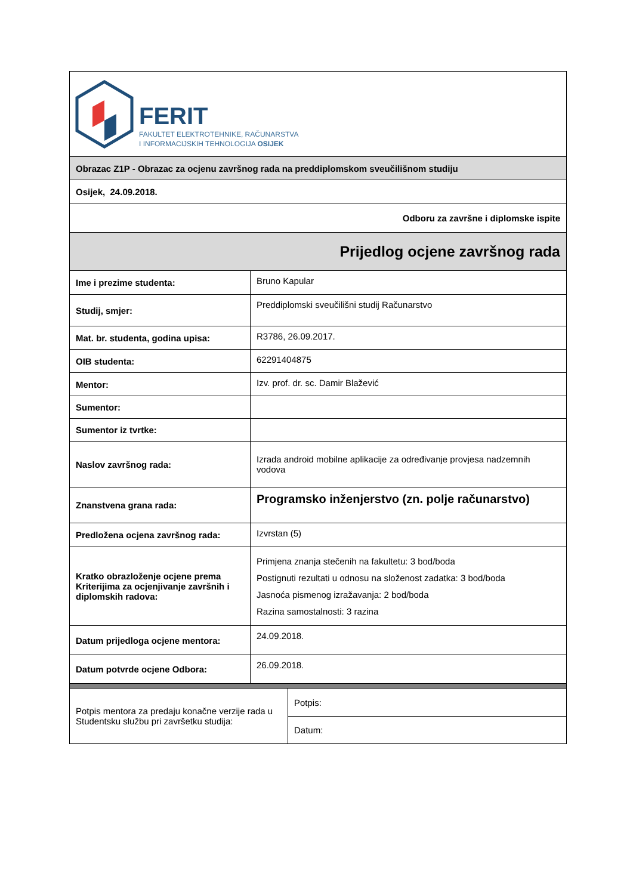| FERIT FAKULTET ELEKTROTEHNIKE, RAČUNARSTVA I INFORMACIJSKIH TEHNOLOGIJA OSIJEK | |
| Obrazac Z1P - Obrazac za ocjenu završnog rada na preddiplomskom sveučilišnom studiju | |
| Osijek, 24.09.2018. | |
| Odboru za završne i diplomske ispite | |
| Prijedlog ocjene završnog rada | |
| Ime i prezime studenta: | Bruno Kapular |
| Studij, smjer: | Preddiplomski sveučilišni studij Računarstvo |
| Mat. br. studenta, godina upisa: | R3786, 26.09.2017. |
| OIB studenta: | 62291404875 |
| Mentor: | Izv. prof. dr. sc. Damir Blažević |
| Sumentor: | |
| Sumentor iz tvrtke: | |
| Naslov završnog rada: | Izrada android mobilne aplikacije za određivanje provjesa nadzemnih vodova |
| Znanstvena grana rada: | Programsko inženjerstvo (zn. polje računarstvo) |
| Predložena ocjena završnog rada: | Izvrstan (5) |
| Kratko obrazloženje ocjene prema Kriterijima za ocjenjivanje završnih i diplomskih radova: | Primjena znanja stečenih na fakultetu: 3 bod/boda Postignuti rezultati u odnosu na složenost zadatka: 3 bod/boda Jasnoća pismenog izražavanja: 2 bod/boda Razina samostalnosti: 3 razina |
| Datum prijedloga ocjene mentora: | 24.09.2018. |
| Datum potvrde ocjene Odbora: | 26.09.2018. |
| Potpis mentora za predaju konačne verzije rada u Studentsku službu pri završetku studija: | Potpis: |
| | Datum: |